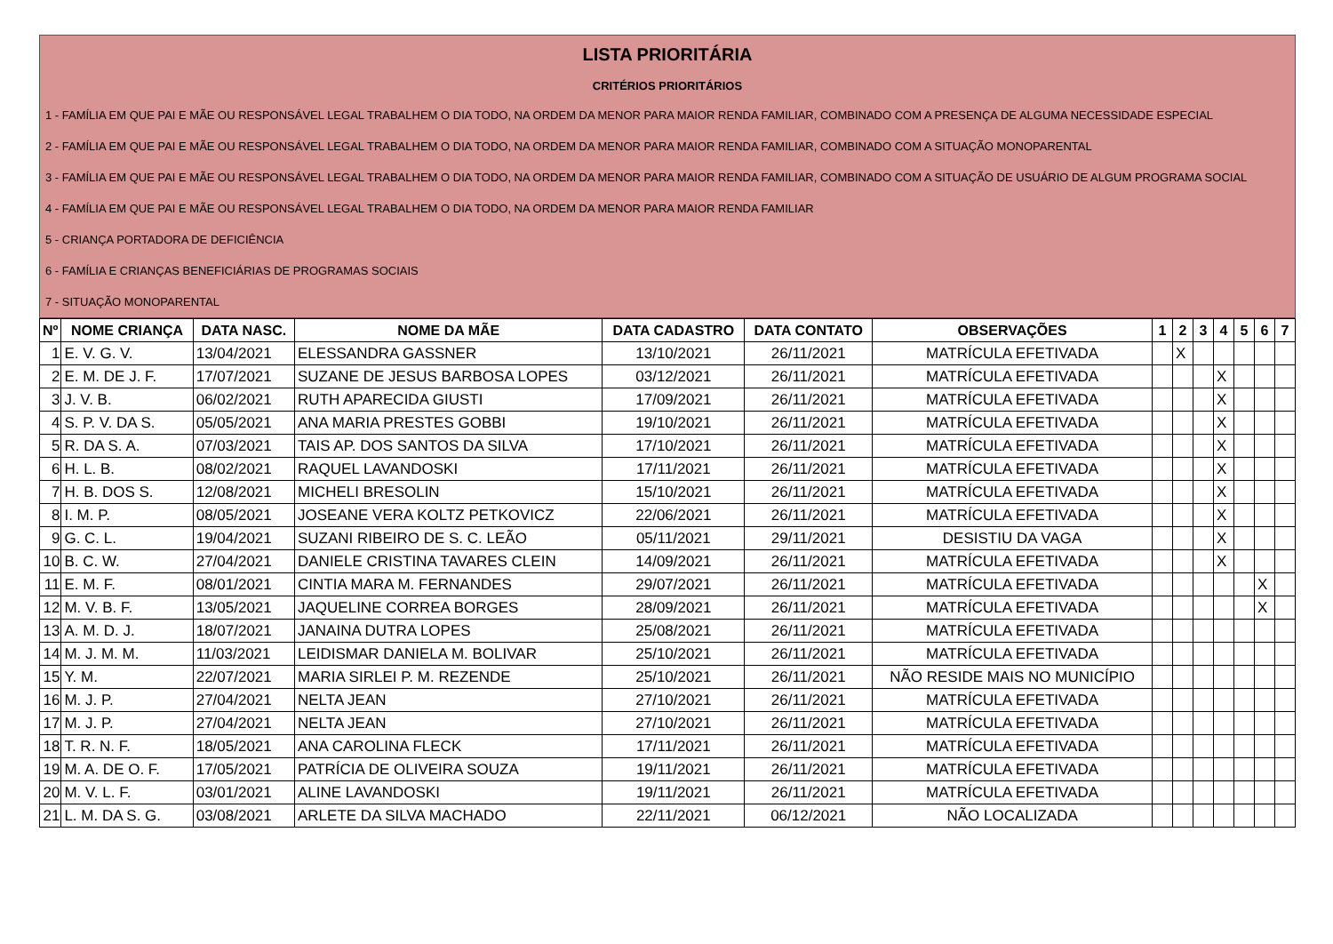LISTA PRIORITÁRIA
CRITÉRIOS PRIORITÁRIOS
1 - FAMÍLIA EM QUE PAI E MÃE OU RESPONSÁVEL LEGAL TRABALHEM O DIA TODO, NA ORDEM DA MENOR PARA MAIOR RENDA FAMILIAR, COMBINADO COM A PRESENÇA DE ALGUMA NECESSIDADE ESPECIAL
2 - FAMÍLIA EM QUE PAI E MÃE OU RESPONSÁVEL LEGAL TRABALHEM O DIA TODO, NA ORDEM DA MENOR PARA MAIOR RENDA FAMILIAR, COMBINADO COM A SITUAÇÃO MONOPARENTAL
3 - FAMÍLIA EM QUE PAI E MÃE OU RESPONSÁVEL LEGAL TRABALHEM O DIA TODO, NA ORDEM DA MENOR PARA MAIOR RENDA FAMILIAR, COMBINADO COM A SITUAÇÃO DE USUÁRIO DE ALGUM PROGRAMA SOCIAL
4 - FAMÍLIA EM QUE PAI E MÃE OU RESPONSÁVEL LEGAL TRABALHEM O DIA TODO, NA ORDEM DA MENOR PARA MAIOR RENDA FAMILIAR
5 - CRIANÇA PORTADORA DE DEFICIÊNCIA
6 - FAMÍLIA E CRIANÇAS BENEFICIÁRIAS DE PROGRAMAS SOCIAIS
7 - SITUAÇÃO MONOPARENTAL
| Nº | NOME CRIANÇA | DATA NASC. | NOME DA MÃE | DATA CADASTRO | DATA CONTATO | OBSERVAÇÕES | 1 | 2 | 3 | 4 | 5 | 6 | 7 |
| --- | --- | --- | --- | --- | --- | --- | --- | --- | --- | --- | --- | --- | --- |
| 1 | E. V. G. V. | 13/04/2021 | ELESSANDRA GASSNER | 13/10/2021 | 26/11/2021 | MATRÍCULA EFETIVADA | | X | | | | | |
| 2 | E. M. DE J. F. | 17/07/2021 | SUZANE DE JESUS BARBOSA LOPES | 03/12/2021 | 26/11/2021 | MATRÍCULA EFETIVADA | | | | X | | | |
| 3 | J. V. B. | 06/02/2021 | RUTH APARECIDA GIUSTI | 17/09/2021 | 26/11/2021 | MATRÍCULA EFETIVADA | | | | X | | | |
| 4 | S. P. V. DA S. | 05/05/2021 | ANA MARIA PRESTES GOBBI | 19/10/2021 | 26/11/2021 | MATRÍCULA EFETIVADA | | | | X | | | |
| 5 | R. DA S. A. | 07/03/2021 | TAIS AP. DOS SANTOS DA SILVA | 17/10/2021 | 26/11/2021 | MATRÍCULA EFETIVADA | | | | X | | | |
| 6 | H. L. B. | 08/02/2021 | RAQUEL LAVANDOSKI | 17/11/2021 | 26/11/2021 | MATRÍCULA EFETIVADA | | | | X | | | |
| 7 | H. B. DOS S. | 12/08/2021 | MICHELI BRESOLIN | 15/10/2021 | 26/11/2021 | MATRÍCULA EFETIVADA | | | | X | | | |
| 8 | I. M. P. | 08/05/2021 | JOSEANE VERA KOLTZ PETKOVICZ | 22/06/2021 | 26/11/2021 | MATRÍCULA EFETIVADA | | | | X | | | |
| 9 | G. C. L. | 19/04/2021 | SUZANI RIBEIRO DE S. C. LEÃO | 05/11/2021 | 29/11/2021 | DESISTIU DA VAGA | | | | X | | | |
| 10 | B. C. W. | 27/04/2021 | DANIELE CRISTINA TAVARES CLEIN | 14/09/2021 | 26/11/2021 | MATRÍCULA EFETIVADA | | | | X | | | |
| 11 | E. M. F. | 08/01/2021 | CINTIA MARA M. FERNANDES | 29/07/2021 | 26/11/2021 | MATRÍCULA EFETIVADA | | | | | | X | |
| 12 | M. V. B. F. | 13/05/2021 | JAQUELINE CORREA BORGES | 28/09/2021 | 26/11/2021 | MATRÍCULA EFETIVADA | | | | | | X | |
| 13 | A. M. D. J. | 18/07/2021 | JANAINA DUTRA LOPES | 25/08/2021 | 26/11/2021 | MATRÍCULA EFETIVADA | | | | | | | |
| 14 | M. J. M. M. | 11/03/2021 | LEIDISMAR DANIELA M. BOLIVAR | 25/10/2021 | 26/11/2021 | MATRÍCULA EFETIVADA | | | | | | | |
| 15 | Y. M. | 22/07/2021 | MARIA SIRLEI P. M. REZENDE | 25/10/2021 | 26/11/2021 | NÃO RESIDE MAIS NO MUNICÍPIO | | | | | | | |
| 16 | M. J. P. | 27/04/2021 | NELTA JEAN | 27/10/2021 | 26/11/2021 | MATRÍCULA EFETIVADA | | | | | | | |
| 17 | M. J. P. | 27/04/2021 | NELTA JEAN | 27/10/2021 | 26/11/2021 | MATRÍCULA EFETIVADA | | | | | | | |
| 18 | T. R. N. F. | 18/05/2021 | ANA CAROLINA FLECK | 17/11/2021 | 26/11/2021 | MATRÍCULA EFETIVADA | | | | | | | |
| 19 | M. A. DE O. F. | 17/05/2021 | PATRÍCIA DE OLIVEIRA SOUZA | 19/11/2021 | 26/11/2021 | MATRÍCULA EFETIVADA | | | | | | | |
| 20 | M. V. L. F. | 03/01/2021 | ALINE LAVANDOSKI | 19/11/2021 | 26/11/2021 | MATRÍCULA EFETIVADA | | | | | | | |
| 21 | L. M. DA S. G. | 03/08/2021 | ARLETE DA SILVA MACHADO | 22/11/2021 | 06/12/2021 | NÃO LOCALIZADA | | | | | | | |